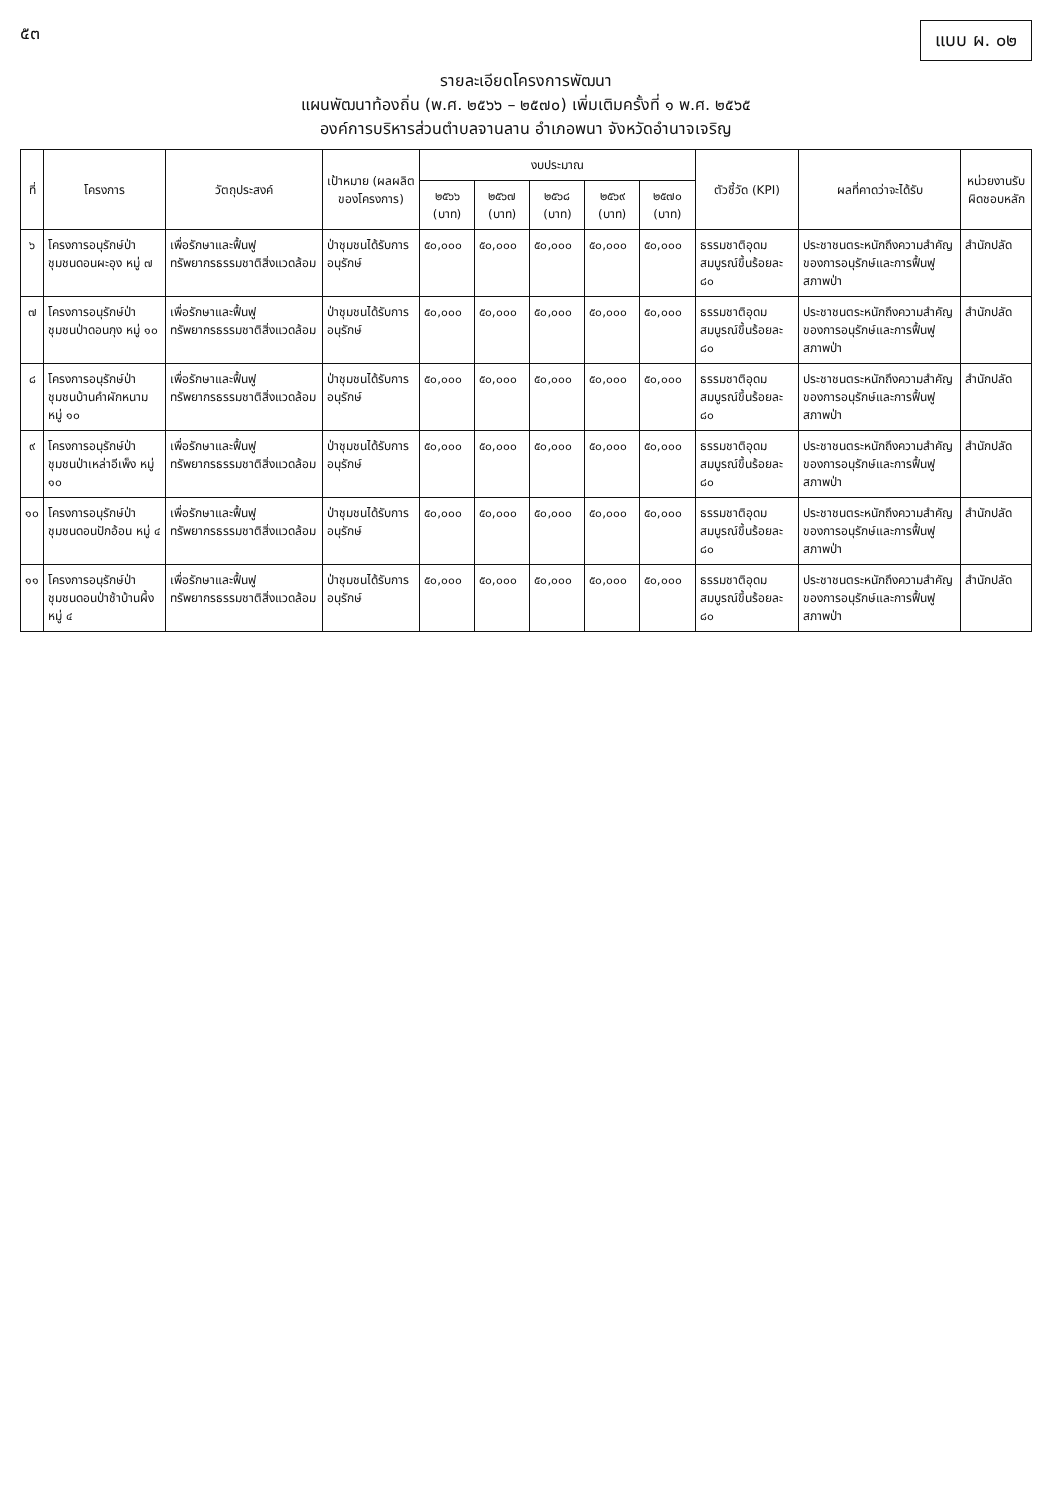๕๓ แบบ ผ. ๐๒
รายละเอียดโครงการพัฒนา
แผนพัฒนาท้องถิ่น (พ.ศ. ๒๕๖๖ – ๒๕๗๐) เพิ่มเติมครั้งที่ ๑ พ.ศ. ๒๕๖๕
องค์การบริหารส่วนตำบลจานลาน อำเภอพนา จังหวัดอำนาจเจริญ
| ที่ | โครงการ | วัตถุประสงค์ | เป้าหมาย (ผลผลิตของโครงการ) | งบประมาณ | | | | | ตัวชี้วัด (KPI) | ผลที่คาดว่าจะได้รับ | หน่วยงานรับผิดชอบหลัก |
| --- | --- | --- | --- | --- | --- | --- | --- | --- | --- | --- | --- |
| | | | | ๒๕๖๖ (บาท) | ๒๕๖๗ (บาท) | ๒๕๖๘ (บาท) | ๒๕๖๙ (บาท) | ๒๕๗๐ (บาท) | | | |
| ๖ | โครงการอนุรักษ์ป่าชุมชนดอนผะอุง หมู่ ๗ | เพื่อรักษาและฟื้นฟูทรัพยากรธรรมชาติสิ่งแวดล้อม | ป่าชุมชนได้รับการอนุรักษ์ | ๕๐,๐๐๐ | ๕๐,๐๐๐ | ๕๐,๐๐๐ | ๕๐,๐๐๐ | ๕๐,๐๐๐ | ธรรมชาติอุดมสมบูรณ์ขึ้นร้อยละ ๘๐ | ประชาชนตระหนักถึงความสำคัญของการอนุรักษ์และการฟื้นฟูสภาพป่า | สำนักปลัด |
| ๗ | โครงการอนุรักษ์ป่าชุมชนป่าดอนกุง หมู่ ๑๐ | เพื่อรักษาและฟื้นฟูทรัพยากรธรรมชาติสิ่งแวดล้อม | ป่าชุมชนได้รับการอนุรักษ์ | ๕๐,๐๐๐ | ๕๐,๐๐๐ | ๕๐,๐๐๐ | ๕๐,๐๐๐ | ๕๐,๐๐๐ | ธรรมชาติอุดมสมบูรณ์ขึ้นร้อยละ ๘๐ | ประชาชนตระหนักถึงความสำคัญของการอนุรักษ์และการฟื้นฟูสภาพป่า | สำนักปลัด |
| ๘ | โครงการอนุรักษ์ป่าชุมชนบ้านคำผักหนาม หมู่ ๑๐ | เพื่อรักษาและฟื้นฟูทรัพยากรธรรมชาติสิ่งแวดล้อม | ป่าชุมชนได้รับการอนุรักษ์ | ๕๐,๐๐๐ | ๕๐,๐๐๐ | ๕๐,๐๐๐ | ๕๐,๐๐๐ | ๕๐,๐๐๐ | ธรรมชาติอุดมสมบูรณ์ขึ้นร้อยละ ๘๐ | ประชาชนตระหนักถึงความสำคัญของการอนุรักษ์และการฟื้นฟูสภาพป่า | สำนักปลัด |
| ๙ | โครงการอนุรักษ์ป่าชุมชนป่าเหล่าอีเพ็ง หมู่ ๑๐ | เพื่อรักษาและฟื้นฟูทรัพยากรธรรมชาติสิ่งแวดล้อม | ป่าชุมชนได้รับการอนุรักษ์ | ๕๐,๐๐๐ | ๕๐,๐๐๐ | ๕๐,๐๐๐ | ๕๐,๐๐๐ | ๕๐,๐๐๐ | ธรรมชาติอุดมสมบูรณ์ขึ้นร้อยละ ๘๐ | ประชาชนตระหนักถึงความสำคัญของการอนุรักษ์และการฟื้นฟูสภาพป่า | สำนักปลัด |
| ๑๐ | โครงการอนุรักษ์ป่าชุมชนดอนปักอ้อน หมู่ ๔ | เพื่อรักษาและฟื้นฟูทรัพยากรธรรมชาติสิ่งแวดล้อม | ป่าชุมชนได้รับการอนุรักษ์ | ๕๐,๐๐๐ | ๕๐,๐๐๐ | ๕๐,๐๐๐ | ๕๐,๐๐๐ | ๕๐,๐๐๐ | ธรรมชาติอุดมสมบูรณ์ขึ้นร้อยละ ๘๐ | ประชาชนตระหนักถึงความสำคัญของการอนุรักษ์และการฟื้นฟูสภาพป่า | สำนักปลัด |
| ๑๑ | โครงการอนุรักษ์ป่าชุมชนดอนป่าช้าบ้านผึ้ง หมู่ ๔ | เพื่อรักษาและฟื้นฟูทรัพยากรธรรมชาติสิ่งแวดล้อม | ป่าชุมชนได้รับการอนุรักษ์ | ๕๐,๐๐๐ | ๕๐,๐๐๐ | ๕๐,๐๐๐ | ๕๐,๐๐๐ | ๕๐,๐๐๐ | ธรรมชาติอุดมสมบูรณ์ขึ้นร้อยละ ๘๐ | ประชาชนตระหนักถึงความสำคัญของการอนุรักษ์และการฟื้นฟูสภาพป่า | สำนักปลัด |